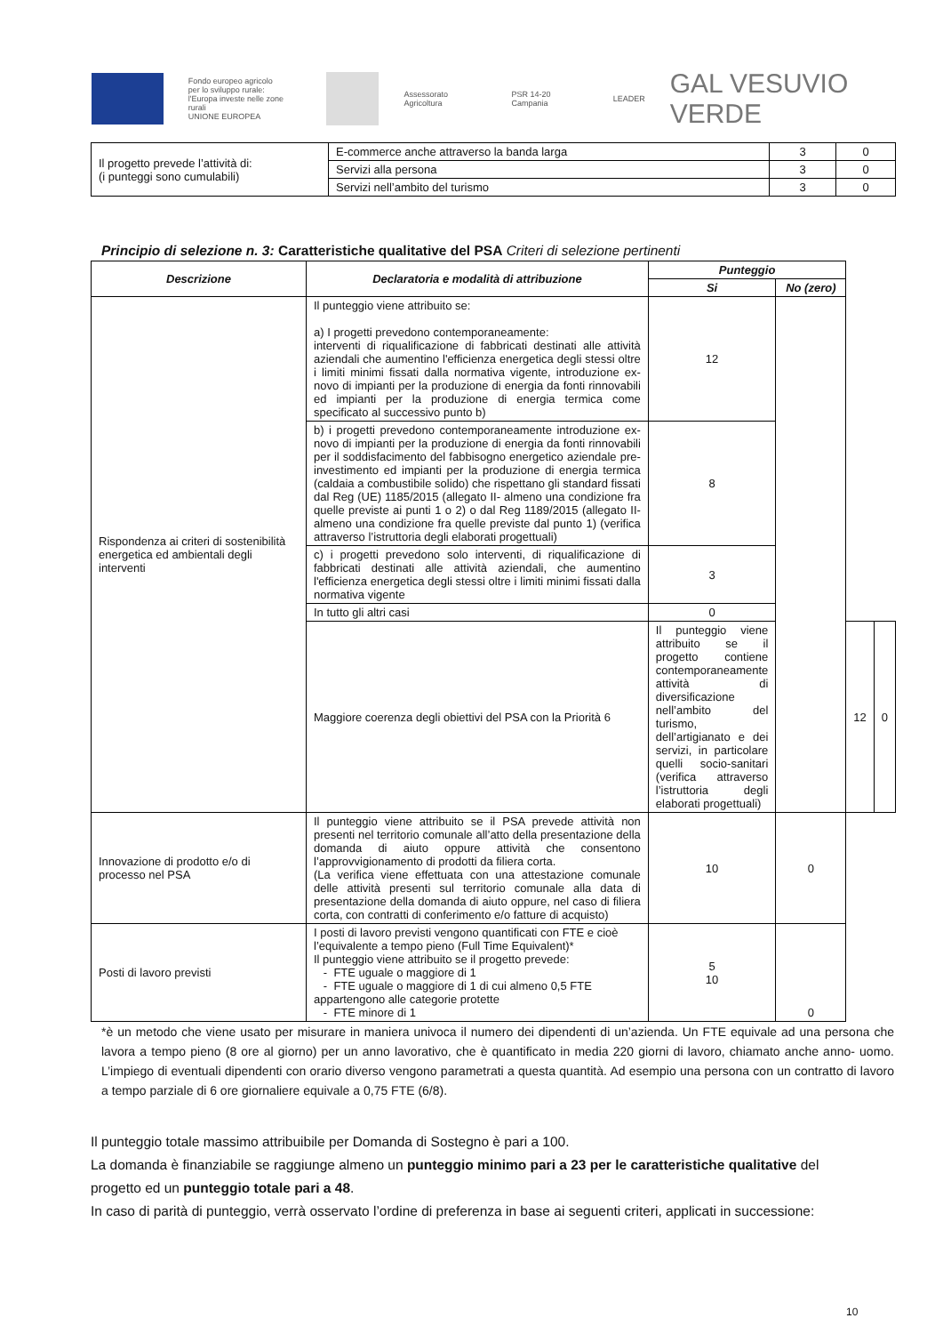Fondo europeo agricolo
per lo sviluppo rurale:
l'Europa investe nelle zone rurali
UNIONE EUROPEA
Assessorato Agricoltura PSR 14-20 Campania LEADER
GAL VESUVIO VERDE
| Il progetto prevede l’attività di: (i punteggi sono cumulabili) | E-commerce anche attraverso la banda larga | 3 | 0 |
| | Servizi alla persona | 3 | 0 |
| | Servizi nell’ambito del turismo | 3 | 0 |
Principio di selezione n. 3: Caratteristiche qualitative del PSA Criteri di selezione pertinenti
| Descrizione | Declaratoria e modalità di attribuzione | Punteggio | | | |
| --- | --- | --- | --- | --- | --- |
| | | Si | No (zero) | | |
| Rispondenza ai criteri di sostenibilità energetica ed ambientali degli interventi | Il punteggio viene attribuito se: a) I progetti prevedono contemporaneamente: interventi di riqualificazione di fabbricati destinati alle attività aziendali che aumentino l'efficienza energetica degli stessi oltre i limiti minimi fissati dalla normativa vigente, introduzione ex- novo di impianti per la produzione di energia da fonti rinnovabili ed impianti per la produzione di energia termica come specificato al successivo punto b) | 12 | | | |
| | b) i progetti prevedono contemporaneamente introduzione ex-novo di impianti per la produzione di energia da fonti rinnovabili per il soddisfacimento del fabbisogno energetico aziendale pre- investimento ed impianti per la produzione di energia termica (caldaia a combustibile solido) che rispettano gli standard fissati dal Reg (UE) 1185/2015 (allegato II- almeno una condizione fra quelle previste ai punti 1 o 2) o dal Reg 1189/2015 (allegato II- almeno una condizione fra quelle previste dal punto 1) (verifica attraverso l’istruttoria degli elaborati progettuali) | 8 | | | |
| | c) i progetti prevedono solo interventi, di riqualificazione di fabbricati destinati alle attività aziendali, che aumentino l'efficienza energetica degli stessi oltre i limiti minimi fissati dalla normativa vigente | 3 | | | |
| | In tutto gli altri casi | 0 | | | |
| | Maggiore coerenza degli obiettivi del PSA con la Priorità 6 | Il punteggio viene attribuito se il progetto contiene contemporaneamente attività di diversificazione nell’ambito del turismo, dell’artigianato e dei servizi, in particolare quelli socio-sanitari (verifica attraverso l’istruttoria degli elaborati progettuali) | | 12 | 0 |
| Innovazione di prodotto e/o di processo nel PSA | Il punteggio viene attribuito se il PSA prevede attività non presenti nel territorio comunale all’atto della presentazione della domanda di aiuto oppure attività che consentono l’approvvigionamento di prodotti da filiera corta. (La verifica viene effettuata con una attestazione comunale delle attività presenti sul territorio comunale alla data di presentazione della domanda di aiuto oppure, nel caso di filiera corta, con contratti di conferimento e/o fatture di acquisto) | 10 | 0 | | |
| Posti di lavoro previsti | I posti di lavoro previsti vengono quantificati con FTE e cioè l’equivalente a tempo pieno (Full Time Equivalent)* Il punteggio viene attribuito se il progetto prevede: - FTE uguale o maggiore di 1 - FTE uguale o maggiore di 1 di cui almeno 0,5 FTE appartengono alle categorie protette - FTE minore di 1 | 5 10 | 0 | | |
*è un metodo che viene usato per misurare in maniera univoca il numero dei dipendenti di un’azienda. Un FTE equivale ad una persona che lavora a tempo pieno (8 ore al giorno) per un anno lavorativo, che è quantificato in media 220 giorni di lavoro, chiamato anche anno- uomo. L’impiego di eventuali dipendenti con orario diverso vengono parametrati a questa quantità. Ad esempio una persona con un contratto di lavoro a tempo parziale di 6 ore giornaliere equivale a 0,75 FTE (6/8).
Il punteggio totale massimo attribuibile per Domanda di Sostegno è pari a 100.
La domanda è finanziabile se raggiunge almeno un punteggio minimo pari a 23 per le caratteristiche qualitative del progetto ed un punteggio totale pari a 48.
In caso di parità di punteggio, verrà osservato l’ordine di preferenza in base ai seguenti criteri, applicati in successione:
10